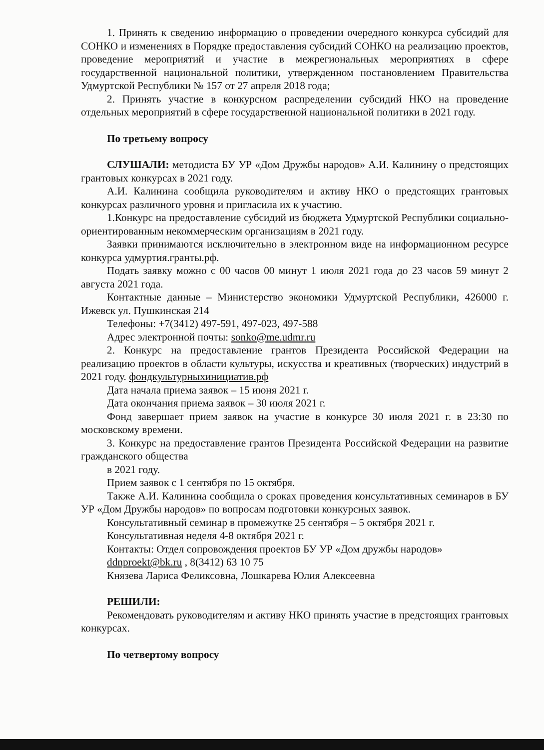1. Принять к сведению информацию о проведении очередного конкурса субсидий для СОНКО и изменениях в Порядке предоставления субсидий СОНКО на реализацию проектов, проведение мероприятий и участие в межрегиональных мероприятиях в сфере государственной национальной политики, утвержденном постановлением Правительства Удмуртской Республики № 157 от 27 апреля 2018 года;
2. Принять участие в конкурсном распределении субсидий НКО на проведение отдельных мероприятий в сфере государственной национальной политики в 2021 году.
По третьему вопросу
СЛУШАЛИ: методиста БУ УР «Дом Дружбы народов» А.И. Калинину о предстоящих грантовых конкурсах в 2021 году.
А.И. Калинина сообщила руководителям и активу НКО о предстоящих грантовых конкурсах различного уровня и пригласила их к участию.
1.Конкурс на предоставление субсидий из бюджета Удмуртской Республики социально-ориентированным некоммерческим организациям в 2021 году.
Заявки принимаются исключительно в электронном виде на информационном ресурсе конкурса удмуртия.гранты.рф.
Подать заявку можно с 00 часов 00 минут 1 июля 2021 года до 23 часов 59 минут 2 августа 2021 года.
Контактные данные – Министерство экономики Удмуртской Республики, 426000 г. Ижевск ул. Пушкинская 214
Телефоны: +7(3412) 497-591, 497-023, 497-588
Адрес электронной почты: sonko@me.udmr.ru
2. Конкурс на предоставление грантов Президента Российской Федерации на реализацию проектов в области культуры, искусства и креативных (творческих) индустрий в 2021 году. фондкультурныхинициатив.рф
Дата начала приема заявок – 15 июня 2021 г.
Дата окончания приема заявок – 30 июля 2021 г.
Фонд завершает прием заявок на участие в конкурсе 30 июля 2021 г. в 23:30 по московскому времени.
3. Конкурс на предоставление грантов Президента Российской Федерации на развитие гражданского общества
в 2021 году.
Прием заявок с 1 сентября по 15 октября.
Также А.И. Калинина сообщила о сроках проведения консультативных семинаров в БУ УР «Дом Дружбы народов» по вопросам подготовки конкурсных заявок.
Консультативный семинар в промежутке 25 сентября – 5 октября 2021 г.
Консультативная неделя 4-8 октября 2021 г.
Контакты: Отдел сопровождения проектов БУ УР «Дом дружбы народов»
ddnproekt@bk.ru , 8(3412) 63 10 75
Князева Лариса Феликсовна, Лошкарева Юлия Алексеевна
РЕШИЛИ:
Рекомендовать руководителям и активу НКО принять участие в предстоящих грантовых конкурсах.
По четвертому вопросу